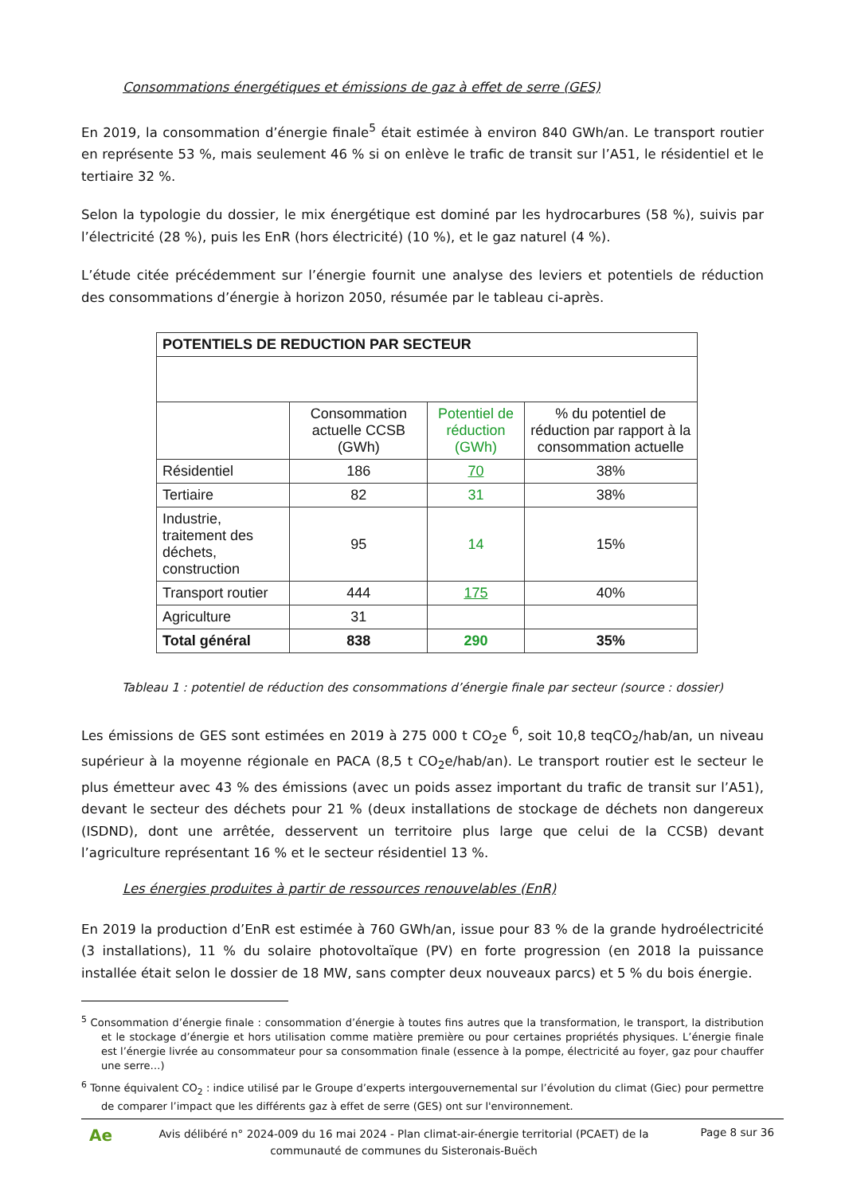Consommations énergétiques et émissions de gaz à effet de serre (GES)
En 2019, la consommation d’énergie finale<sup>5</sup> était estimée à environ 840 GWh/an. Le transport routier en représente 53 %, mais seulement 46 % si on enlève le trafic de transit sur l’A51, le résidentiel et le tertiaire 32 %.
Selon la typologie du dossier, le mix énergétique est dominé par les hydrocarbures (58 %), suivis par l’électricité (28 %), puis les EnR (hors électricité) (10 %), et le gaz naturel (4 %).
L’étude citée précédemment sur l’énergie fournit une analyse des leviers et potentiels de réduction des consommations d’énergie à horizon 2050, résumée par le tableau ci-après.
| POTENTIELS DE REDUCTION PAR SECTEUR | | | |
| --- | --- | --- | --- |
| | Consommation actuelle CCSB (GWh) | Potentiel de réduction (GWh) | % du potentiel de réduction par rapport à la consommation actuelle |
| Résidentiel | 186 | 70 | 38% |
| Tertiaire | 82 | 31 | 38% |
| Industrie, traitement des déchets, construction | 95 | 14 | 15% |
| Transport routier | 444 | 175 | 40% |
| Agriculture | 31 | | |
| Total général | 838 | 290 | 35% |
Tableau 1 : potentiel de réduction des consommations d’énergie finale par secteur (source : dossier)
Les émissions de GES sont estimées en 2019 à 275 000 t CO<sub>2</sub>e <sup>6</sup>, soit 10,8 teqCO<sub>2</sub>/hab/an, un niveau supérieur à la moyenne régionale en PACA (8,5 t CO<sub>2</sub>e/hab/an). Le transport routier est le secteur le plus émetteur avec 43 % des émissions (avec un poids assez important du trafic de transit sur l’A51), devant le secteur des déchets pour 21 % (deux installations de stockage de déchets non dangereux (ISDND), dont une arrêtée, desservent un territoire plus large que celui de la CCSB) devant l’agriculture représentant 16 % et le secteur résidentiel 13 %.
Les énergies produites à partir de ressources renouvelables (EnR)
En 2019 la production d’EnR est estimée à 760 GWh/an, issue pour 83 % de la grande hydroélectricité (3 installations), 11 % du solaire photovoltaïque (PV) en forte progression (en 2018 la puissance installée était selon le dossier de 18 MW, sans compter deux nouveaux parcs) et 5 % du bois énergie.
<sup>5</sup> Consommation d’énergie finale : consommation d’énergie à toutes fins autres que la transformation, le transport, la distribution et le stockage d’énergie et hors utilisation comme matière première ou pour certaines propriétés physiques. L’énergie finale est l’énergie livrée au consommateur pour sa consommation finale (essence à la pompe, électricité au foyer, gaz pour chauffer une serre…)
<sup>6</sup> Tonne équivalent CO<sub>2</sub> : indice utilisé par le Groupe d’experts intergouvernemental sur l’évolution du climat (Giec) pour permettre de comparer l’impact que les différents gaz à effet de serre (GES) ont sur l'environnement.
Ae
Avis délibéré n° 2024-009 du 16 mai 2024 - Plan climat-air-énergie territorial (PCAET) de la communauté de communes du Sisteronais-Buëch
Page 8 sur 36